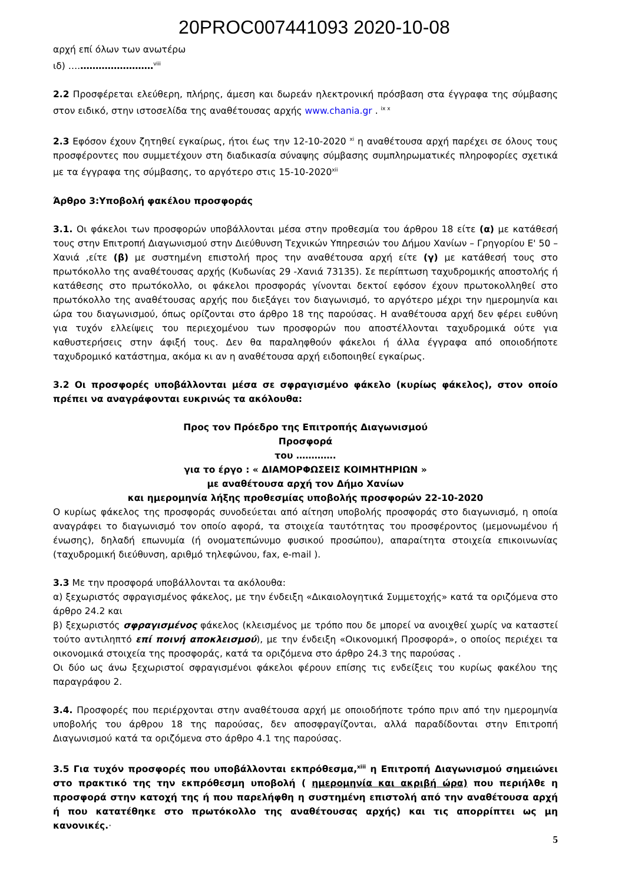20PROC007441093 2020-10-08
αρχή επί όλων των ανωτέρω
ιδ) ….……………………<sup>viii</sup>
2.2 Προσφέρεται ελεύθερη, πλήρης, άμεση και δωρεάν ηλεκτρονική πρόσβαση στα έγγραφα της σύμβασης στον ειδικό, στην ιστοσελίδα της αναθέτουσας αρχής www.chania.gr . <sup>ix x</sup>
2.3 Εφόσον έχουν ζητηθεί εγκαίρως, ήτοι έως την 12-10-2020 <sup>xi</sup> η αναθέτουσα αρχή παρέχει σε όλους τους προσφέροντες που συμμετέχουν στη διαδικασία σύναψης σύμβασης συμπληρωματικές πληροφορίες σχετικά με τα έγγραφα της σύμβασης, το αργότερο στις 15-10-2020<sup>xii</sup>
Άρθρο 3:Υποβολή φακέλου προσφοράς
3.1. Οι φάκελοι των προσφορών υποβάλλονται μέσα στην προθεσμία του άρθρου 18 είτε (α) με κατάθεσή τους στην Επιτροπή Διαγωνισμού στην Διεύθυνση Τεχνικών Υπηρεσιών του Δήμου Χανίων – Γρηγορίου Ε' 50 – Χανιά ,είτε (β) με συστημένη επιστολή προς την αναθέτουσα αρχή είτε (γ) με κατάθεσή τους στο πρωτόκολλο της αναθέτουσας αρχής (Κυδωνίας 29 -Χανιά 73135). Σε περίπτωση ταχυδρομικής αποστολής ή κατάθεσης στο πρωτόκολλο, οι φάκελοι προσφοράς γίνονται δεκτοί εφόσον έχουν πρωτοκολληθεί στο πρωτόκολλο της αναθέτουσας αρχής που διεξάγει τον διαγωνισμό, το αργότερο μέχρι την ημερομηνία και ώρα του διαγωνισμού, όπως ορίζονται στο άρθρο 18 της παρούσας. Η αναθέτουσα αρχή δεν φέρει ευθύνη για τυχόν ελλείψεις του περιεχομένου των προσφορών που αποστέλλονται ταχυδρομικά ούτε για καθυστερήσεις στην άφιξή τους. Δεν θα παραληφθούν φάκελοι ή άλλα έγγραφα από οποιοδήποτε ταχυδρομικό κατάστημα, ακόμα κι αν η αναθέτουσα αρχή ειδοποιηθεί εγκαίρως.
3.2 Οι προσφορές υποβάλλονται μέσα σε σφραγισμένο φάκελο (κυρίως φάκελος), στον οποίο πρέπει να αναγράφονται ευκρινώς τα ακόλουθα:
Προς τον Πρόεδρο της Επιτροπής Διαγωνισμού
Προσφορά
του ………….
για το έργο : « ΔΙΑΜΟΡΦΩΣΕΙΣ ΚΟΙΜΗΤΗΡΙΩΝ »
με αναθέτουσα αρχή τον Δήμο Χανίων
και ημερομηνία λήξης προθεσμίας υποβολής προσφορών 22-10-2020
Ο κυρίως φάκελος της προσφοράς συνοδεύεται από αίτηση υποβολής προσφοράς στο διαγωνισμό, η οποία αναγράφει το διαγωνισμό τον οποίο αφορά, τα στοιχεία ταυτότητας του προσφέροντος (μεμονωμένου ή ένωσης), δηλαδή επωνυμία (ή ονοματεπώνυμο φυσικού προσώπου), απαραίτητα στοιχεία επικοινωνίας (ταχυδρομική διεύθυνση, αριθμό τηλεφώνου, fax, e-mail ).
3.3 Με την προσφορά υποβάλλονται τα ακόλουθα:
α) ξεχωριστός σφραγισμένος φάκελος, με την ένδειξη «Δικαιολογητικά Συμμετοχής» κατά τα οριζόμενα στο άρθρο 24.2 και
β) ξεχωριστός σφραγισμένος φάκελος (κλεισμένος με τρόπο που δε μπορεί να ανοιχθεί χωρίς να καταστεί τούτο αντιληπτό επί ποινή αποκλεισμού), με την ένδειξη «Οικονομική Προσφορά», ο οποίος περιέχει τα οικονομικά στοιχεία της προσφοράς, κατά τα οριζόμενα στο άρθρο 24.3 της παρούσας .
Οι δύο ως άνω ξεχωριστοί σφραγισμένοι φάκελοι φέρουν επίσης τις ενδείξεις του κυρίως φακέλου της παραγράφου 2.
3.4. Προσφορές που περιέρχονται στην αναθέτουσα αρχή με οποιοδήποτε τρόπο πριν από την ημερομηνία υποβολής του άρθρου 18 της παρούσας, δεν αποσφραγίζονται, αλλά παραδίδονται στην Επιτροπή Διαγωνισμού κατά τα οριζόμενα στο άρθρο 4.1 της παρούσας.
3.5 Για τυχόν προσφορές που υποβάλλονται εκπρόθεσμα,<sup>xiii</sup> η Επιτροπή Διαγωνισμού σημειώνει στο πρακτικό της την εκπρόθεσμη υποβολή ( ημερομηνία και ακριβή ώρα) που περιήλθε η προσφορά στην κατοχή της ή που παρελήφθη η συστημένη επιστολή από την αναθέτουσα αρχή ή που κατατέθηκε στο πρωτόκολλο της αναθέτουσας αρχής) και τις απορρίπτει ως μη κανονικές.·
5